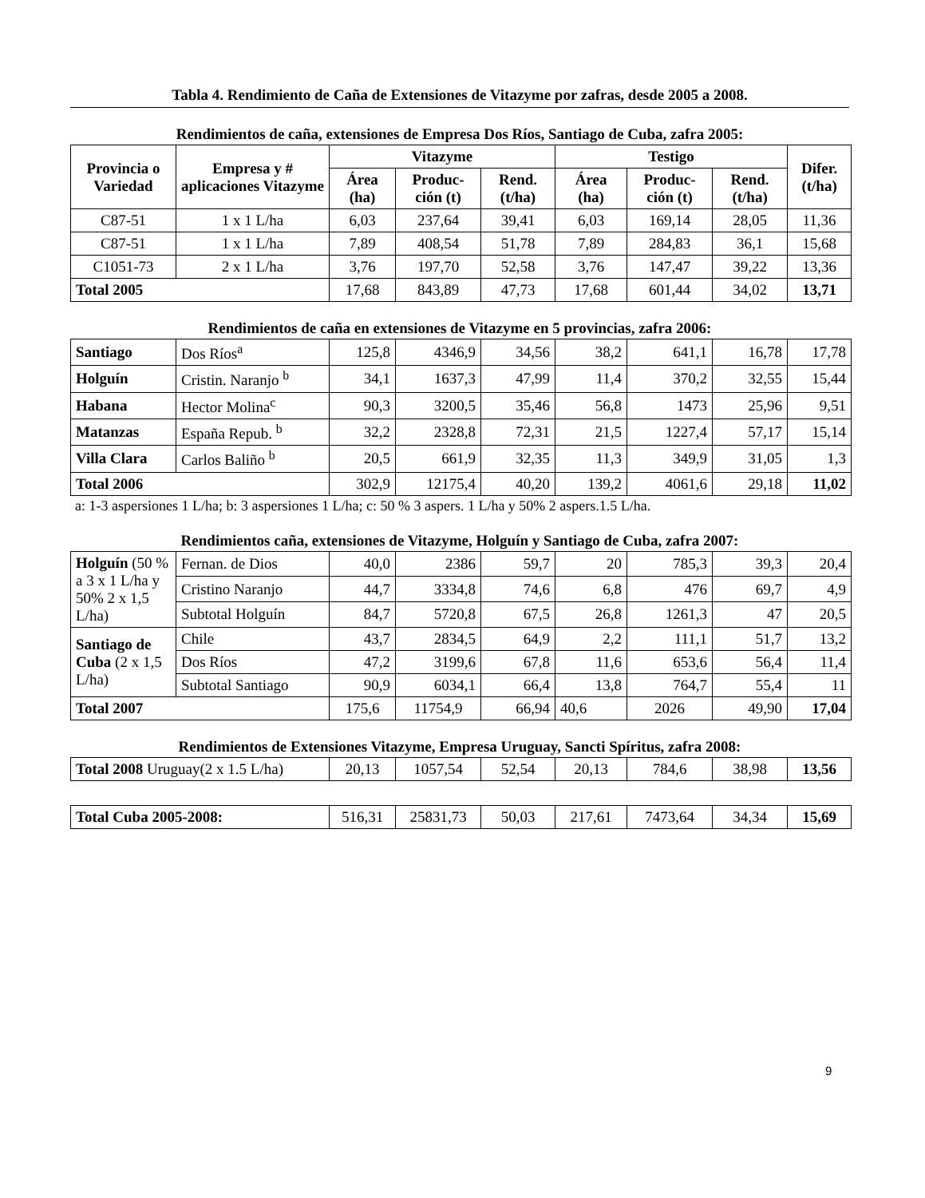Tabla 4. Rendimiento de Caña de Extensiones de Vitazyme por zafras, desde 2005 a 2008.
Rendimientos de caña, extensiones de Empresa Dos Ríos, Santiago de Cuba, zafra 2005:
| Provincia o Variedad | Empresa y # aplicaciones Vitazyme | Vitazyme | | | Testigo | | | Difer. (t/ha) |
| --- | --- | --- | --- | --- | --- | --- | --- | --- |
| | | Área (ha) | Produc-ción (t) | Rend. (t/ha) | Área (ha) | Produc-ción (t) | Rend. (t/ha) | |
| C87-51 | 1 x 1 L/ha | 6,03 | 237,64 | 39,41 | 6,03 | 169,14 | 28,05 | 11,36 |
| C87-51 | 1 x 1 L/ha | 7,89 | 408,54 | 51,78 | 7,89 | 284,83 | 36,1 | 15,68 |
| C1051-73 | 2 x 1 L/ha | 3,76 | 197,70 | 52,58 | 3,76 | 147,47 | 39,22 | 13,36 |
| Total 2005 | | 17,68 | 843,89 | 47,73 | 17,68 | 601,44 | 34,02 | 13,71 |
Rendimientos de caña en extensiones de Vitazyme en 5 provincias, zafra 2006:
| Santiago | Dos Ríos<sup>a</sup> | 125,8 | 4346,9 | 34,56 | 38,2 | 641,1 | 16,78 | 17,78 |
| Holguín | Cristin. Naranjo <sup>b</sup> | 34,1 | 1637,3 | 47,99 | 11,4 | 370,2 | 32,55 | 15,44 |
| Habana | Hector Molina<sup>c</sup> | 90,3 | 3200,5 | 35,46 | 56,8 | 1473 | 25,96 | 9,51 |
| Matanzas | España Repub. <sup>b</sup> | 32,2 | 2328,8 | 72,31 | 21,5 | 1227,4 | 57,17 | 15,14 |
| Villa Clara | Carlos Baliño <sup>b</sup> | 20,5 | 661,9 | 32,35 | 11,3 | 349,9 | 31,05 | 1,3 |
| Total 2006 | | 302,9 | 12175,4 | 40,20 | 139,2 | 4061,6 | 29,18 | 11,02 |
a: 1-3 aspersiones 1 L/ha; b: 3 aspersiones 1 L/ha; c: 50 % 3 aspers. 1 L/ha y 50% 2 aspers.1.5 L/ha.
Rendimientos caña, extensiones de Vitazyme, Holguín y Santiago de Cuba, zafra 2007:
| Holguín (50 % a 3 x 1 L/ha y 50% 2 x 1,5 L/ha) | Fernan. de Dios | 40,0 | 2386 | 59,7 | 20 | 785,3 | 39,3 | 20,4 |
| | Cristino Naranjo | 44,7 | 3334,8 | 74,6 | 6,8 | 476 | 69,7 | 4,9 |
| | Subtotal Holguín | 84,7 | 5720,8 | 67,5 | 26,8 | 1261,3 | 47 | 20,5 |
| Santiago de Cuba (2 x 1,5 L/ha) | Chile | 43,7 | 2834,5 | 64,9 | 2,2 | 111,1 | 51,7 | 13,2 |
| | Dos Ríos | 47,2 | 3199,6 | 67,8 | 11,6 | 653,6 | 56,4 | 11,4 |
| | Subtotal Santiago | 90,9 | 6034,1 | 66,4 | 13,8 | 764,7 | 55,4 | 11 |
| Total 2007 | | 175,6 | 11754,9 | 66,94 | 40,6 | 2026 | 49,90 | 17,04 |
Rendimientos de Extensiones Vitazyme, Empresa Uruguay, Sancti Spíritus, zafra 2008:
| Total 2008 Uruguay(2 x 1.5 L/ha) | 20,13 | 1057,54 | 52,54 | 20,13 | 784,6 | 38,98 | 13,56 |
| Total Cuba 2005-2008: | 516,31 | 25831,73 | 50,03 | 217,61 | 7473,64 | 34,34 | 15,69 |
9